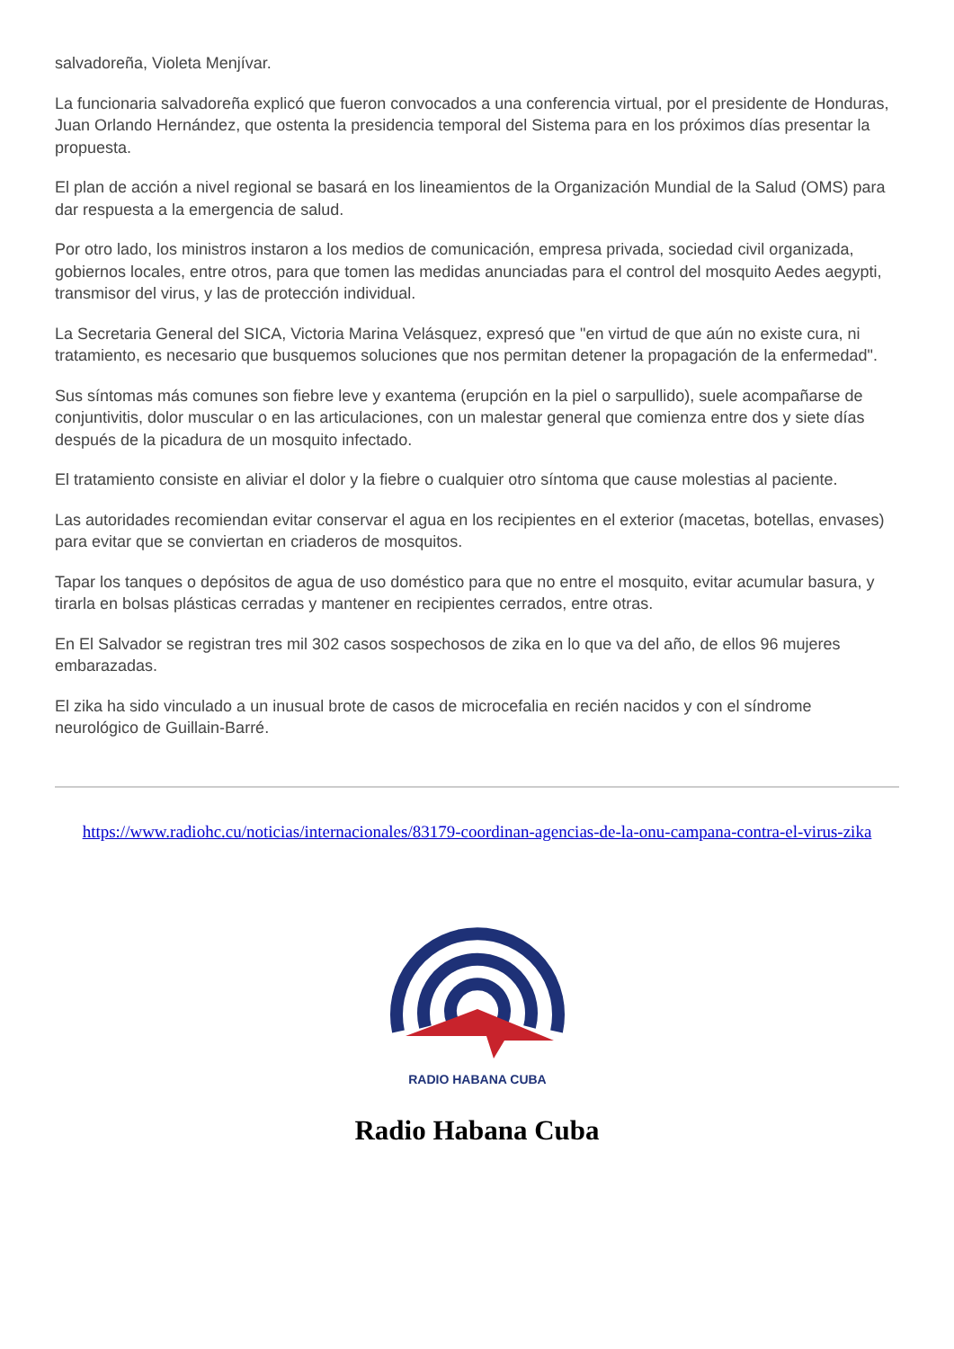salvadoreña, Violeta Menjívar.
La funcionaria salvadoreña explicó que fueron convocados a una conferencia virtual, por el presidente de Honduras, Juan Orlando Hernández, que ostenta la presidencia temporal del Sistema para en los próximos días presentar la propuesta.
El plan de acción a nivel regional se basará en los lineamientos de la Organización Mundial de la Salud (OMS) para dar respuesta a la emergencia de salud.
Por otro lado, los ministros instaron a los medios de comunicación, empresa privada, sociedad civil organizada, gobiernos locales, entre otros, para que tomen las medidas anunciadas para el control del mosquito Aedes aegypti, transmisor del virus, y las de protección individual.
La Secretaria General del SICA, Victoria Marina Velásquez, expresó que "en virtud de que aún no existe cura, ni tratamiento, es necesario que busquemos soluciones que nos permitan detener la propagación de la enfermedad".
Sus síntomas más comunes son fiebre leve y exantema (erupción en la piel o sarpullido), suele acompañarse de conjuntivitis, dolor muscular o en las articulaciones, con un malestar general que comienza entre dos y siete días después de la picadura de un mosquito infectado.
El tratamiento consiste en aliviar el dolor y la fiebre o cualquier otro síntoma que cause molestias al paciente.
Las autoridades recomiendan evitar conservar el agua en los recipientes en el exterior (macetas, botellas, envases) para evitar que se conviertan en criaderos de mosquitos.
Tapar los tanques o depósitos de agua de uso doméstico para que no entre el mosquito, evitar acumular basura, y tirarla en bolsas plásticas cerradas y mantener en recipientes cerrados, entre otras.
En El Salvador se registran tres mil 302 casos sospechosos de zika en lo que va del año, de ellos 96 mujeres embarazadas.
El zika ha sido vinculado a un inusual brote de casos de microcefalia en recién nacidos y con el síndrome neurológico de Guillain-Barré.
https://www.radiohc.cu/noticias/internacionales/83179-coordinan-agencias-de-la-onu-campana-contra-el-virus-zika
RADIO HABANA CUBA
Radio Habana Cuba